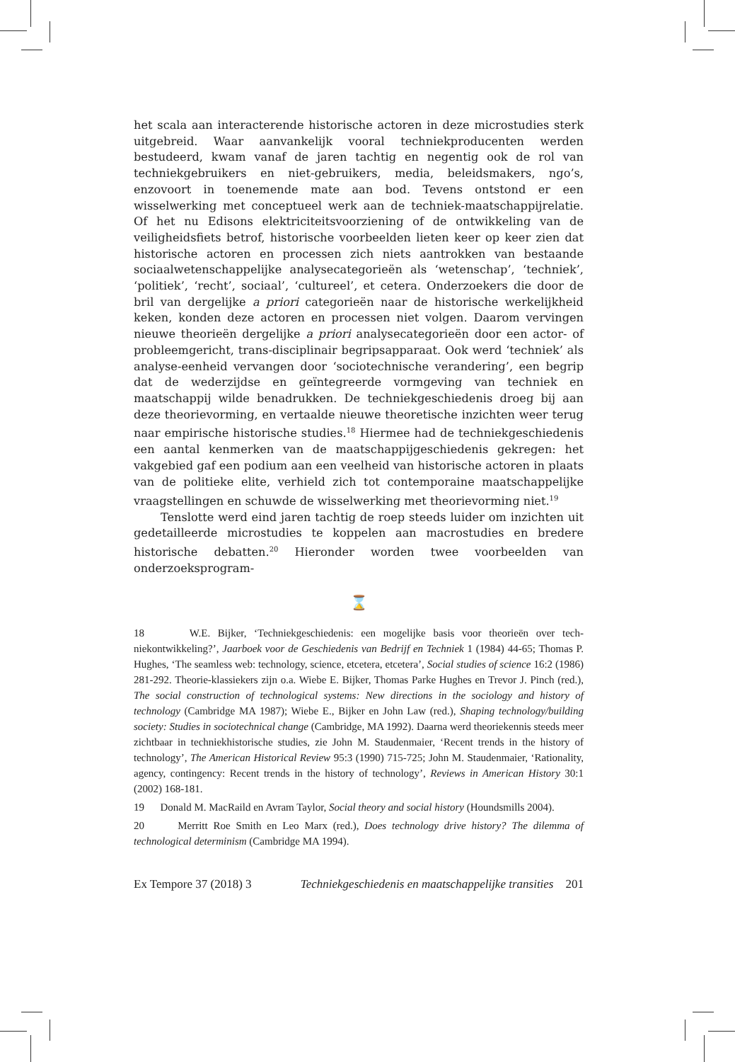het scala aan interacterende historische actoren in deze microstudies sterk uitgebreid. Waar aanvankelijk vooral techniekproducenten werden bestudeerd, kwam vanaf de jaren tachtig en negentig ook de rol van techniekgebruikers en niet-gebruikers, media, beleidsmakers, ngo’s, enzovoort in toenemende mate aan bod. Tevens ontstond er een wisselwerking met conceptueel werk aan de techniek-maatschappijrelatie. Of het nu Edisons elektriciteitsvoorziening of de ontwikkeling van de veiligheidsfiets betrof, historische voorbeelden lieten keer op keer zien dat historische actoren en processen zich niets aantrokken van bestaande sociaalwetenschappelijke analysecategorieën als ‘wetenschap’, ‘tech­niek’, ‘politiek’, ‘recht’, sociaal’, ‘cultureel’, et cetera. Onderzoekers die door de bril van dergelijke a priori categorieën naar de historische werkelijkheid keken, konden deze actoren en processen niet volgen. Daarom vervingen nieuwe theo­rieën dergelijke a priori analysecategorieën door een actor- of probleemgericht, trans-disciplinair begripsapparaat. Ook werd ‘techniek’ als analyse-eenheid vervangen door ‘sociotechnische verandering’, een begrip dat de wederzijdse en geïntegreerde vormgeving van techniek en maatschappij wilde benadruk­ken. De techniekgeschiedenis droeg bij aan deze theorievorming, en vertaalde nieuwe theoretische inzichten weer terug naar empirische historische studies.<sup>18</sup> Hiermee had de techniekgeschiedenis een aantal kenmerken van de maatschap­pijgeschiedenis gekregen: het vakgebied gaf een podium aan een veelheid van historische actoren in plaats van de politieke elite, verhield zich tot contem­poraine maatschappelijke vraagstellingen en schuwde de wisselwerking met theorievorming niet.<sup>19</sup>
Tenslotte werd eind jaren tachtig de roep steeds luider om inzichten uit gedetailleerde microstudies te koppelen aan macrostudies en bredere histori­sche debatten.<sup>20</sup> Hieronder worden twee voorbeelden van onderzoeksprogram-
⌛
18 W.E. Bijker, ‘Techniekgeschiedenis: een mogelijke basis voor theorieën over tech­niekontwikkeling?’, Jaarboek voor de Geschiedenis van Bedrijf en Techniek 1 (1984) 44-65; Thomas P. Hughes, ‘The seamless web: technology, science, etcetera, etcetera’, Social stud­ies of science 16:2 (1986) 281-292. Theorie-klassiekers zijn o.a. Wiebe E. Bijker, Thomas Parke Hughes en Trevor J. Pinch (red.), The social construction of technological systems: New directions in the sociology and history of technology (Cambridge MA 1987); Wiebe E., Bijk­er en John Law (red.), Shaping technology/building society: Studies in sociotechnical change (Cambridge, MA 1992). Daarna werd theoriekennis steeds meer zichtbaar in techniek­historische studies, zie John M. Staudenmaier, ‘Recent trends in the history of technolo­gy’, The American Historical Review 95:3 (1990) 715-725; John M. Staudenmaier, ‘Rational­ity, agency, contingency: Recent trends in the history of technology’, Reviews in American History 30:1 (2002) 168-181.
19 Donald M. MacRaild en Avram Taylor, Social theory and social history (Houndsmills 2004).
20 Merritt Roe Smith en Leo Marx (red.), Does technology drive history? The dilemma of technological determinism (Cambridge MA 1994).
Ex Tempore 37 (2018) 3 Techniekgeschiedenis en maatschappelijke transities 201